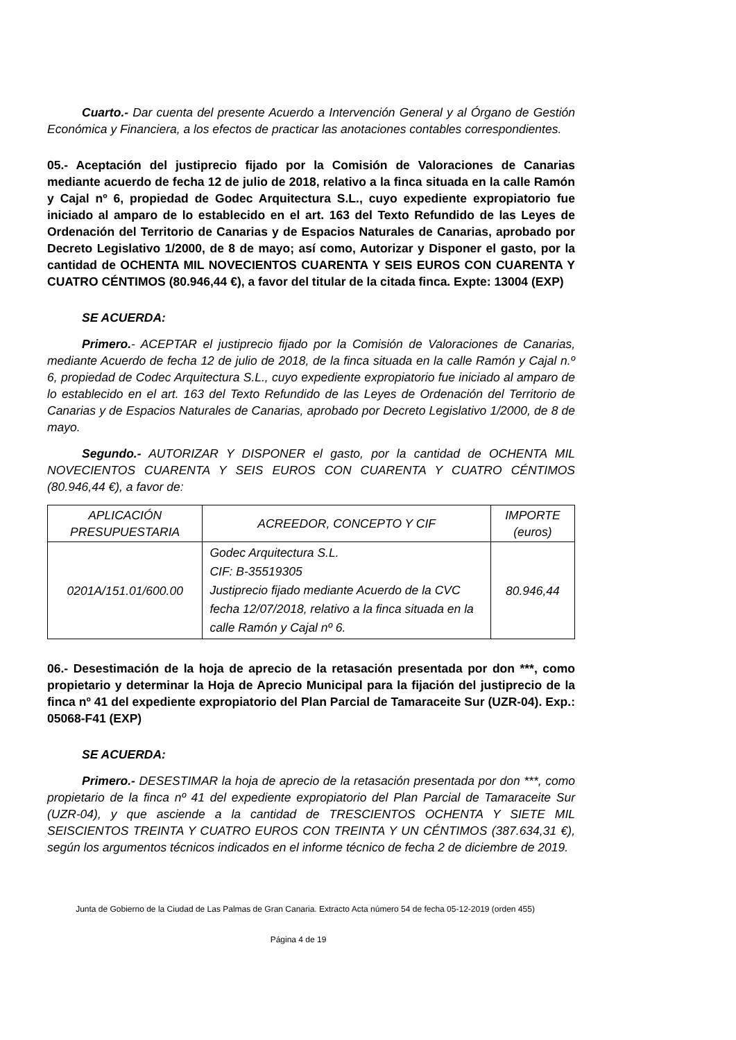Cuarto.- Dar cuenta del presente Acuerdo a Intervención General y al Órgano de Gestión Económica y Financiera, a los efectos de practicar las anotaciones contables correspondientes.
05.- Aceptación del justiprecio fijado por la Comisión de Valoraciones de Canarias mediante acuerdo de fecha 12 de julio de 2018, relativo a la finca situada en la calle Ramón y Cajal nº 6, propiedad de Godec Arquitectura S.L., cuyo expediente expropiatorio fue iniciado al amparo de lo establecido en el art. 163 del Texto Refundido de las Leyes de Ordenación del Territorio de Canarias y de Espacios Naturales de Canarias, aprobado por Decreto Legislativo 1/2000, de 8 de mayo; así como, Autorizar y Disponer el gasto, por la cantidad de OCHENTA MIL NOVECIENTOS CUARENTA Y SEIS EUROS CON CUARENTA Y CUATRO CÉNTIMOS (80.946,44 €), a favor del titular de la citada finca. Expte: 13004 (EXP)
SE ACUERDA:
Primero.- ACEPTAR el justiprecio fijado por la Comisión de Valoraciones de Canarias, mediante Acuerdo de fecha 12 de julio de 2018, de la finca situada en la calle Ramón y Cajal n.º 6, propiedad de Codec Arquitectura S.L., cuyo expediente expropiatorio fue iniciado al amparo de lo establecido en el art. 163 del Texto Refundido de las Leyes de Ordenación del Territorio de Canarias y de Espacios Naturales de Canarias, aprobado por Decreto Legislativo 1/2000, de 8 de mayo.
Segundo.- AUTORIZAR Y DISPONER el gasto, por la cantidad de OCHENTA MIL NOVECIENTOS CUARENTA Y SEIS EUROS CON CUARENTA Y CUATRO CÉNTIMOS (80.946,44 €), a favor de:
| APLICACIÓN PRESUPUESTARIA | ACREEDOR, CONCEPTO Y CIF | IMPORTE (euros) |
| --- | --- | --- |
| 0201A/151.01/600.00 | Godec Arquitectura S.L. CIF: B-35519305 Justiprecio fijado mediante Acuerdo de la CVC fecha 12/07/2018, relativo a la finca situada en la calle Ramón y Cajal nº 6. | 80.946,44 |
06.- Desestimación de la hoja de aprecio de la retasación presentada por don ***, como propietario y determinar la Hoja de Aprecio Municipal para la fijación del justiprecio de la finca nº 41 del expediente expropiatorio del Plan Parcial de Tamaraceite Sur (UZR-04). Exp.: 05068-F41 (EXP)
SE ACUERDA:
Primero.- DESESTIMAR la hoja de aprecio de la retasación presentada por don ***, como propietario de la finca nº 41 del expediente expropiatorio del Plan Parcial de Tamaraceite Sur (UZR-04), y que asciende a la cantidad de TRESCIENTOS OCHENTA Y SIETE MIL SEISCIENTOS TREINTA Y CUATRO EUROS CON TREINTA Y UN CÉNTIMOS (387.634,31 €), según los argumentos técnicos indicados en el informe técnico de fecha 2 de diciembre de 2019.
Junta de Gobierno de la Ciudad de Las Palmas de Gran Canaria. Extracto Acta número 54 de fecha 05-12-2019 (orden 455)
Página 4 de 19